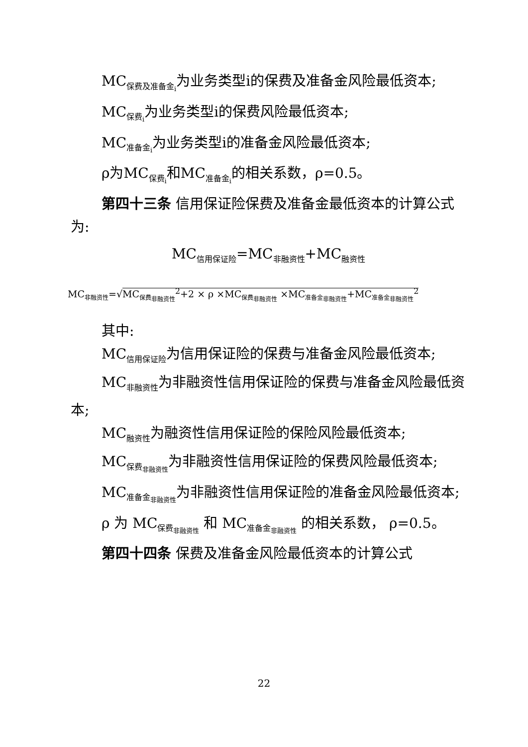MC<sub>保费及准备金<sub>i</sub></sub>为业务类型i的保费及准备金风险最低资本;
MC<sub>保费<sub>i</sub></sub>为业务类型i的保费风险最低资本;
MC<sub>准备金<sub>i</sub></sub>为业务类型i的准备金风险最低资本;
ρ为MC<sub>保费<sub>i</sub></sub>和MC<sub>准备金<sub>i</sub></sub>的相关系数，ρ=0.5。
第四十三条 信用保证险保费及准备金最低资本的计算公式为:
MC<sub>信用保证险</sub>=MC<sub>非融资性</sub>+MC<sub>融资性</sub>
MC<sub>非融资性</sub>=√MC<sub>保费<sub>非融资性</sub></sub><sup>2</sup>+2 × ρ ×MC<sub>保费<sub>非融资性</sub></sub> ×MC<sub>准备金<sub>非融资性</sub></sub>+MC<sub>准备金<sub>非融资性</sub></sub><sup>2</sup>
其中:
MC<sub>信用保证险</sub>为信用保证险的保费与准备金风险最低资本;
MC<sub>非融资性</sub>为非融资性信用保证险的保费与准备金风险最低资本;
MC<sub>融资性</sub>为融资性信用保证险的保险风险最低资本;
MC<sub>保费<sub>非融资性</sub></sub>为非融资性信用保证险的保费风险最低资本;
MC<sub>准备金<sub>非融资性</sub></sub>为非融资性信用保证险的准备金风险最低资本;
ρ 为 MC<sub>保费<sub>非融资性</sub></sub> 和 MC<sub>准备金<sub>非融资性</sub></sub> 的相关系数， ρ=0.5。
第四十四条 保费及准备金风险最低资本的计算公式
22